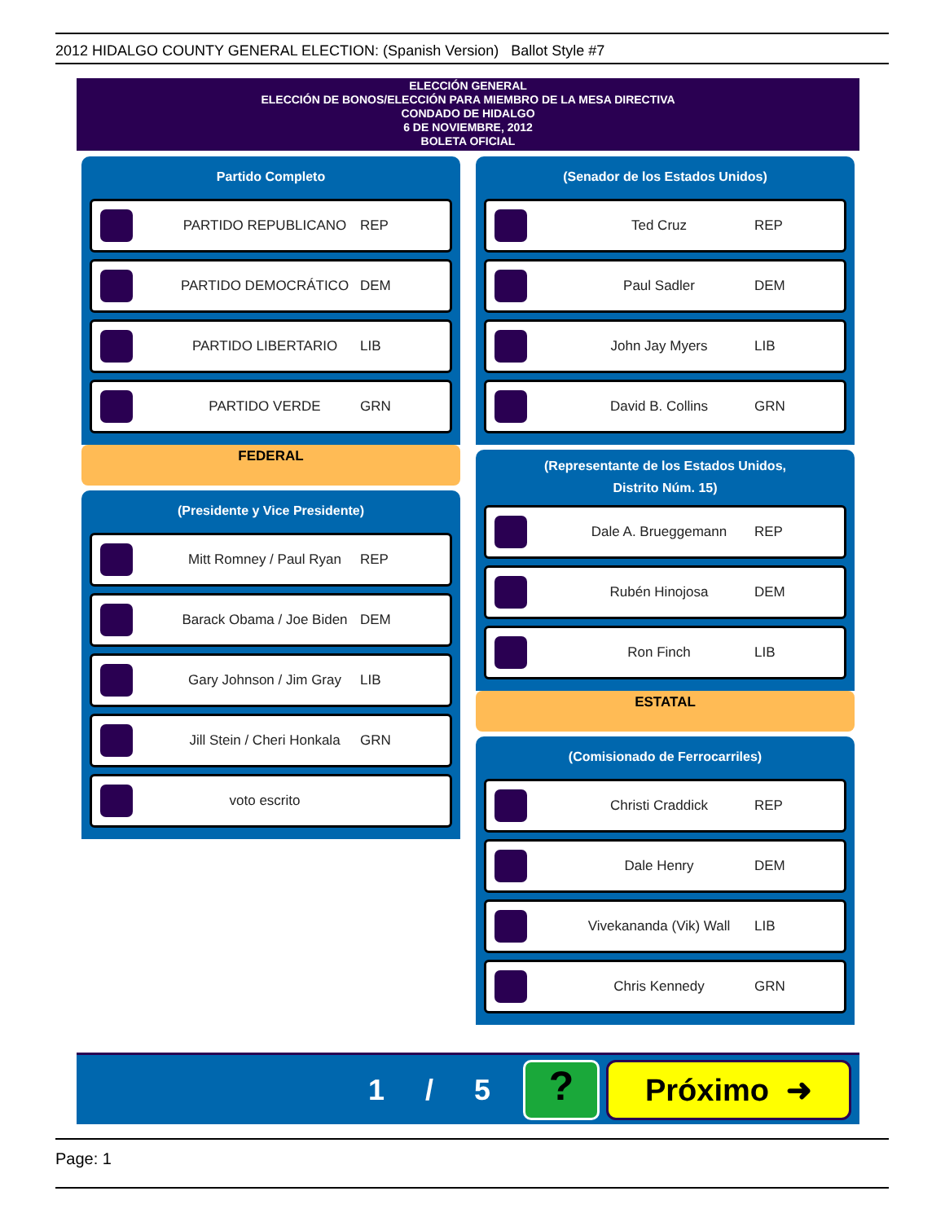2012 HIDALGO COUNTY GENERAL ELECTION: (Spanish Version) Ballot Style #7
ELECCIÓN GENERAL
ELECCIÓN DE BONOS/ELECCIÓN PARA MIEMBRO DE LA MESA DIRECTIVA
CONDADO DE HIDALGO
6 DE NOVIEMBRE, 2012
BOLETA OFICIAL
Partido Completo
PARTIDO REPUBLICANO REP
PARTIDO DEMOCRÁTICO DEM
PARTIDO LIBERTARIO LIB
PARTIDO VERDE GRN
FEDERAL
(Presidente y Vice Presidente)
Mitt Romney / Paul Ryan REP
Barack Obama / Joe Biden DEM
Gary Johnson / Jim Gray LIB
Jill Stein / Cheri Honkala GRN
voto escrito
(Senador de los Estados Unidos)
Ted Cruz REP
Paul Sadler DEM
John Jay Myers LIB
David B. Collins GRN
(Representante de los Estados Unidos,
Distrito Núm. 15)
Dale A. Brueggemann REP
Rubén Hinojosa DEM
Ron Finch LIB
ESTATAL
(Comisionado de Ferrocarriles)
Christi Craddick REP
Dale Henry DEM
Vivekananda (Vik) Wall LIB
Chris Kennedy GRN
1 / 5
?
Próximo ➜
Page: 1